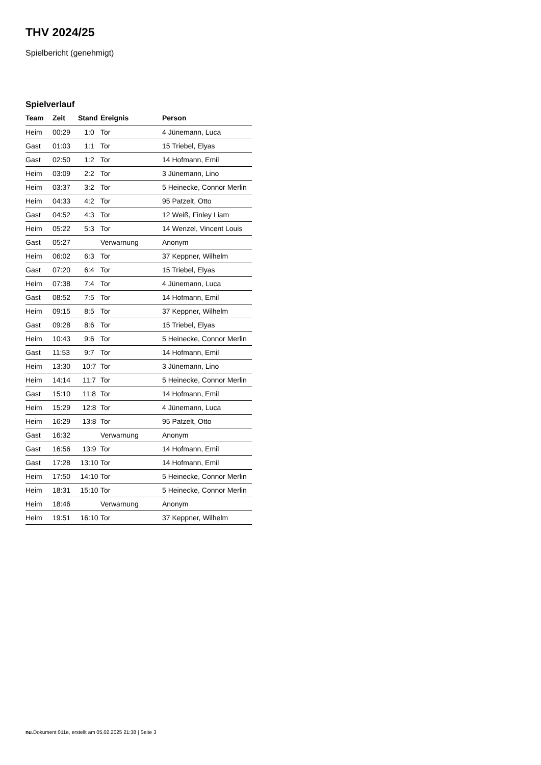THV 2024/25
Spielbericht (genehmigt)
Spielverlauf
| Team | Zeit | Stand | Ereignis | Person |
| --- | --- | --- | --- | --- |
| Heim | 00:29 | 1:0 | Tor | 4 Jünemann, Luca |
| Gast | 01:03 | 1:1 | Tor | 15 Triebel, Elyas |
| Gast | 02:50 | 1:2 | Tor | 14 Hofmann, Emil |
| Heim | 03:09 | 2:2 | Tor | 3 Jünemann, Lino |
| Heim | 03:37 | 3:2 | Tor | 5 Heinecke, Connor Merlin |
| Heim | 04:33 | 4:2 | Tor | 95 Patzelt, Otto |
| Gast | 04:52 | 4:3 | Tor | 12 Weiß, Finley Liam |
| Heim | 05:22 | 5:3 | Tor | 14 Wenzel, Vincent Louis |
| Gast | 05:27 | | Verwarnung | Anonym |
| Heim | 06:02 | 6:3 | Tor | 37 Keppner, Wilhelm |
| Gast | 07:20 | 6:4 | Tor | 15 Triebel, Elyas |
| Heim | 07:38 | 7:4 | Tor | 4 Jünemann, Luca |
| Gast | 08:52 | 7:5 | Tor | 14 Hofmann, Emil |
| Heim | 09:15 | 8:5 | Tor | 37 Keppner, Wilhelm |
| Gast | 09:28 | 8:6 | Tor | 15 Triebel, Elyas |
| Heim | 10:43 | 9:6 | Tor | 5 Heinecke, Connor Merlin |
| Gast | 11:53 | 9:7 | Tor | 14 Hofmann, Emil |
| Heim | 13:30 | 10:7 | Tor | 3 Jünemann, Lino |
| Heim | 14:14 | 11:7 | Tor | 5 Heinecke, Connor Merlin |
| Gast | 15:10 | 11:8 | Tor | 14 Hofmann, Emil |
| Heim | 15:29 | 12:8 | Tor | 4 Jünemann, Luca |
| Heim | 16:29 | 13:8 | Tor | 95 Patzelt, Otto |
| Gast | 16:32 | | Verwarnung | Anonym |
| Gast | 16:56 | 13:9 | Tor | 14 Hofmann, Emil |
| Gast | 17:28 | 13:10 | Tor | 14 Hofmann, Emil |
| Heim | 17:50 | 14:10 | Tor | 5 Heinecke, Connor Merlin |
| Heim | 18:31 | 15:10 | Tor | 5 Heinecke, Connor Merlin |
| Heim | 18:46 | | Verwarnung | Anonym |
| Heim | 19:51 | 16:10 | Tor | 37 Keppner, Wilhelm |
nu.Dokument 011e, erstellt am 05.02.2025 21:38 | Seite 3